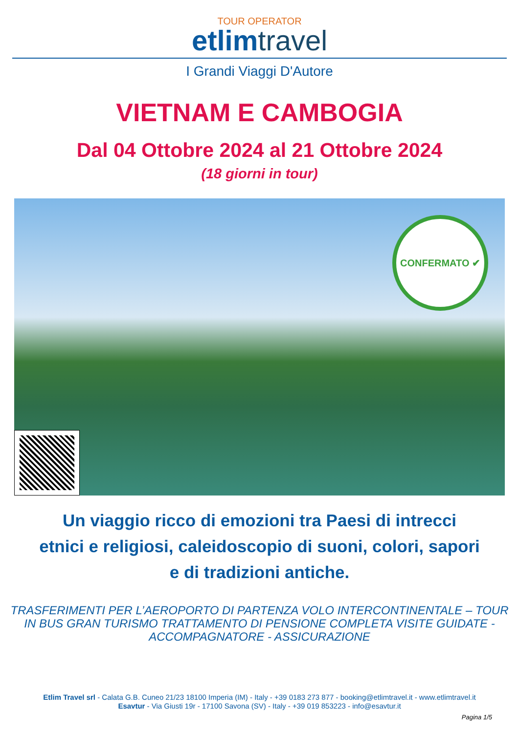TOUR OPERATOR
etlim travel
I Grandi Viaggi D'Autore
VIETNAM E CAMBOGIA
Dal 04 Ottobre 2024 al 21 Ottobre 2024
(18 giorni in tour)
CONFERMATO ✔
Un viaggio ricco di emozioni tra Paesi di intrecci etnici e religiosi, caleidoscopio di suoni, colori, sapori e di tradizioni antiche.
TRASFERIMENTI PER L’AEROPORTO DI PARTENZA VOLO INTERCONTINENTALE – TOUR IN BUS GRAN TURISMO TRATTAMENTO DI PENSIONE COMPLETA VISITE GUIDATE - ACCOMPAGNATORE - ASSICURAZIONE
Etlim Travel srl - Calata G.B. Cuneo 21/23 18100 Imperia (IM) - Italy - +39 0183 273 877 - booking@etlimtravel.it - www.etlimtravel.it
Esavtur - Via Giusti 19r - 17100 Savona (SV) - Italy - +39 019 853223 - info@esavtur.it
Pagina 1/5